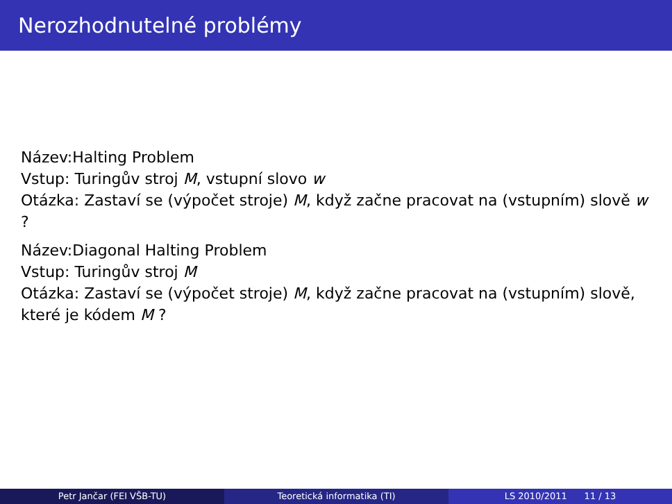Nerozhodnutelné problémy
Název:Halting Problem
Vstup: Turingův stroj M, vstupní slovo w
Otázka: Zastaví se (výpočet stroje) M, když začne pracovat na (vstupním) slově w ?
Název:Diagonal Halting Problem
Vstup: Turingův stroj M
Otázka: Zastaví se (výpočet stroje) M, když začne pracovat na (vstupním) slově, které je kódem M ?
Petr Jančar (FEI VŠB-TU) Teoretická informatika (TI) LS 2010/2011 11 / 13